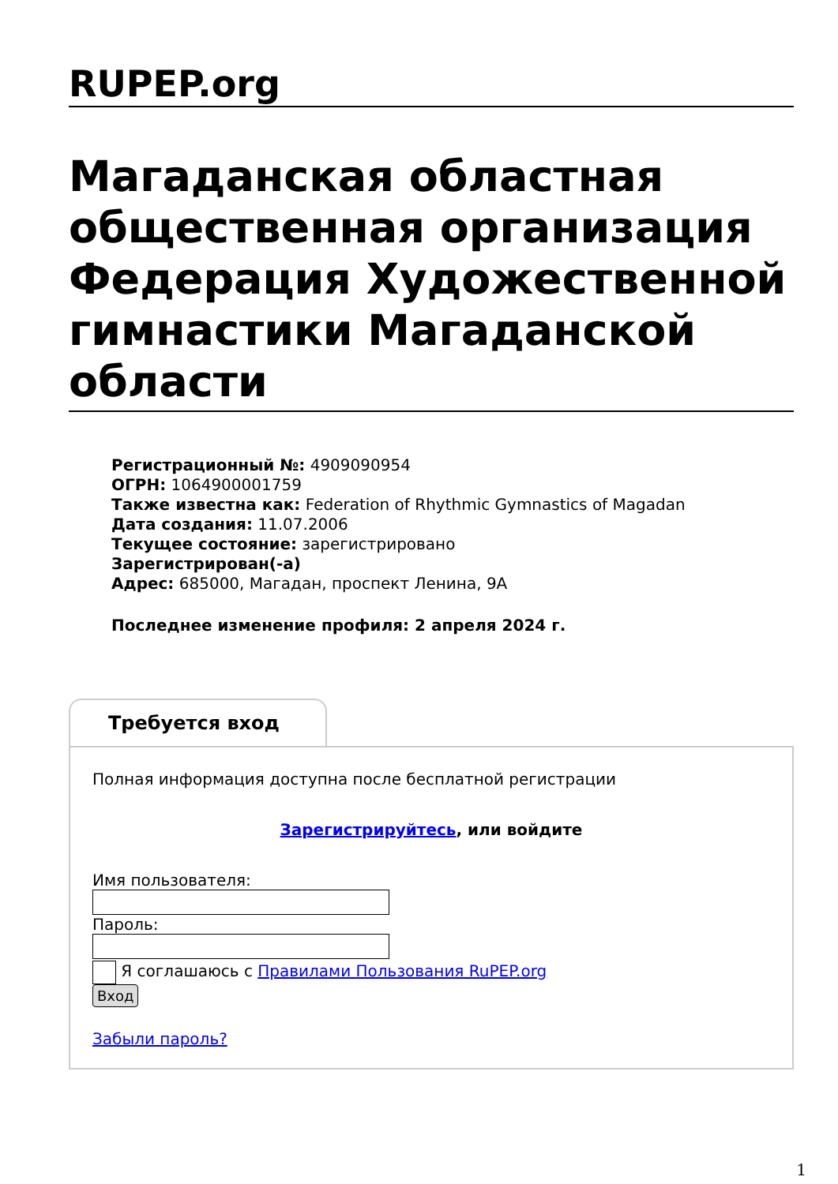RUPEP.org
Магаданская областная общественная организация Федерация Художественной гимнастики Магаданской области
Регистрационный №: 4909090954
ОГРН: 1064900001759
Также известна как: Federation of Rhythmic Gymnastics of Magadan
Дата создания: 11.07.2006
Текущее состояние: зарегистрировано
Зарегистрирован(-а)
Адрес: 685000, Магадан, проспект Ленина, 9А
Последнее изменение профиля: 2 апреля 2024 г.
Требуется вход
Полная информация доступна после бесплатной регистрации
Зарегистрируйтесь, или войдите
Имя пользователя: Пароль:
Я соглашаюсь с Правилами Пользования RuPEP.org
Вход
Забыли пароль?
1